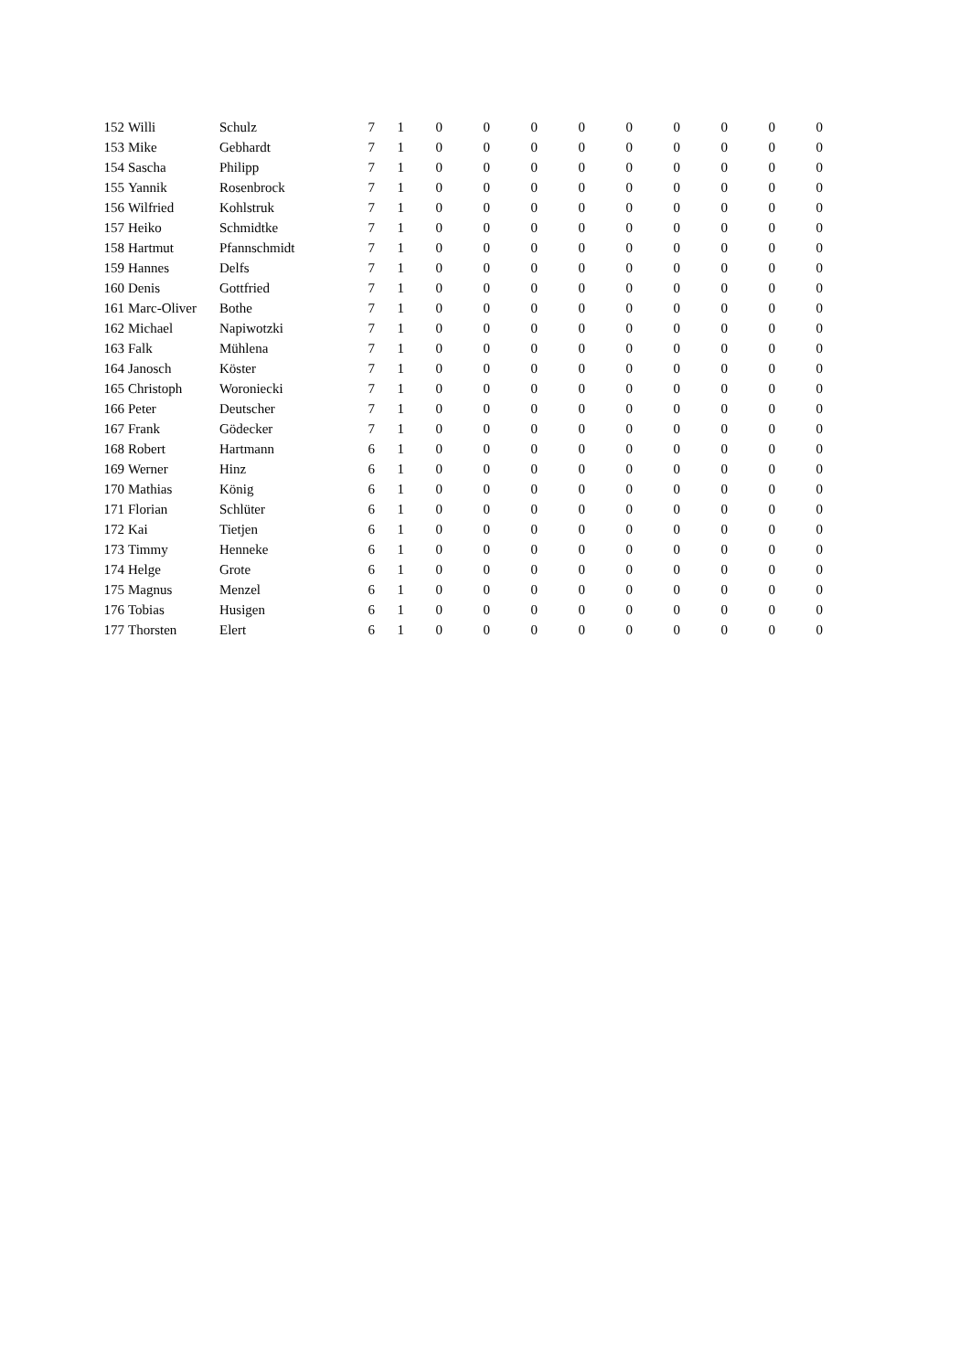| 152 | Willi | Schulz | 7 | 1 | 0 | 0 | 0 | 0 | 0 | 0 | 0 | 0 | 0 |
| 153 | Mike | Gebhardt | 7 | 1 | 0 | 0 | 0 | 0 | 0 | 0 | 0 | 0 | 0 |
| 154 | Sascha | Philipp | 7 | 1 | 0 | 0 | 0 | 0 | 0 | 0 | 0 | 0 | 0 |
| 155 | Yannik | Rosenbrock | 7 | 1 | 0 | 0 | 0 | 0 | 0 | 0 | 0 | 0 | 0 |
| 156 | Wilfried | Kohlstruk | 7 | 1 | 0 | 0 | 0 | 0 | 0 | 0 | 0 | 0 | 0 |
| 157 | Heiko | Schmidtke | 7 | 1 | 0 | 0 | 0 | 0 | 0 | 0 | 0 | 0 | 0 |
| 158 | Hartmut | Pfannschmidt | 7 | 1 | 0 | 0 | 0 | 0 | 0 | 0 | 0 | 0 | 0 |
| 159 | Hannes | Delfs | 7 | 1 | 0 | 0 | 0 | 0 | 0 | 0 | 0 | 0 | 0 |
| 160 | Denis | Gottfried | 7 | 1 | 0 | 0 | 0 | 0 | 0 | 0 | 0 | 0 | 0 |
| 161 | Marc-Oliver | Bothe | 7 | 1 | 0 | 0 | 0 | 0 | 0 | 0 | 0 | 0 | 0 |
| 162 | Michael | Napiwotzki | 7 | 1 | 0 | 0 | 0 | 0 | 0 | 0 | 0 | 0 | 0 |
| 163 | Falk | Mühlena | 7 | 1 | 0 | 0 | 0 | 0 | 0 | 0 | 0 | 0 | 0 |
| 164 | Janosch | Köster | 7 | 1 | 0 | 0 | 0 | 0 | 0 | 0 | 0 | 0 | 0 |
| 165 | Christoph | Woroniecki | 7 | 1 | 0 | 0 | 0 | 0 | 0 | 0 | 0 | 0 | 0 |
| 166 | Peter | Deutscher | 7 | 1 | 0 | 0 | 0 | 0 | 0 | 0 | 0 | 0 | 0 |
| 167 | Frank | Gödecker | 7 | 1 | 0 | 0 | 0 | 0 | 0 | 0 | 0 | 0 | 0 |
| 168 | Robert | Hartmann | 6 | 1 | 0 | 0 | 0 | 0 | 0 | 0 | 0 | 0 | 0 |
| 169 | Werner | Hinz | 6 | 1 | 0 | 0 | 0 | 0 | 0 | 0 | 0 | 0 | 0 |
| 170 | Mathias | König | 6 | 1 | 0 | 0 | 0 | 0 | 0 | 0 | 0 | 0 | 0 |
| 171 | Florian | Schlüter | 6 | 1 | 0 | 0 | 0 | 0 | 0 | 0 | 0 | 0 | 0 |
| 172 | Kai | Tietjen | 6 | 1 | 0 | 0 | 0 | 0 | 0 | 0 | 0 | 0 | 0 |
| 173 | Timmy | Henneke | 6 | 1 | 0 | 0 | 0 | 0 | 0 | 0 | 0 | 0 | 0 |
| 174 | Helge | Grote | 6 | 1 | 0 | 0 | 0 | 0 | 0 | 0 | 0 | 0 | 0 |
| 175 | Magnus | Menzel | 6 | 1 | 0 | 0 | 0 | 0 | 0 | 0 | 0 | 0 | 0 |
| 176 | Tobias | Husigen | 6 | 1 | 0 | 0 | 0 | 0 | 0 | 0 | 0 | 0 | 0 |
| 177 | Thorsten | Elert | 6 | 1 | 0 | 0 | 0 | 0 | 0 | 0 | 0 | 0 | 0 |